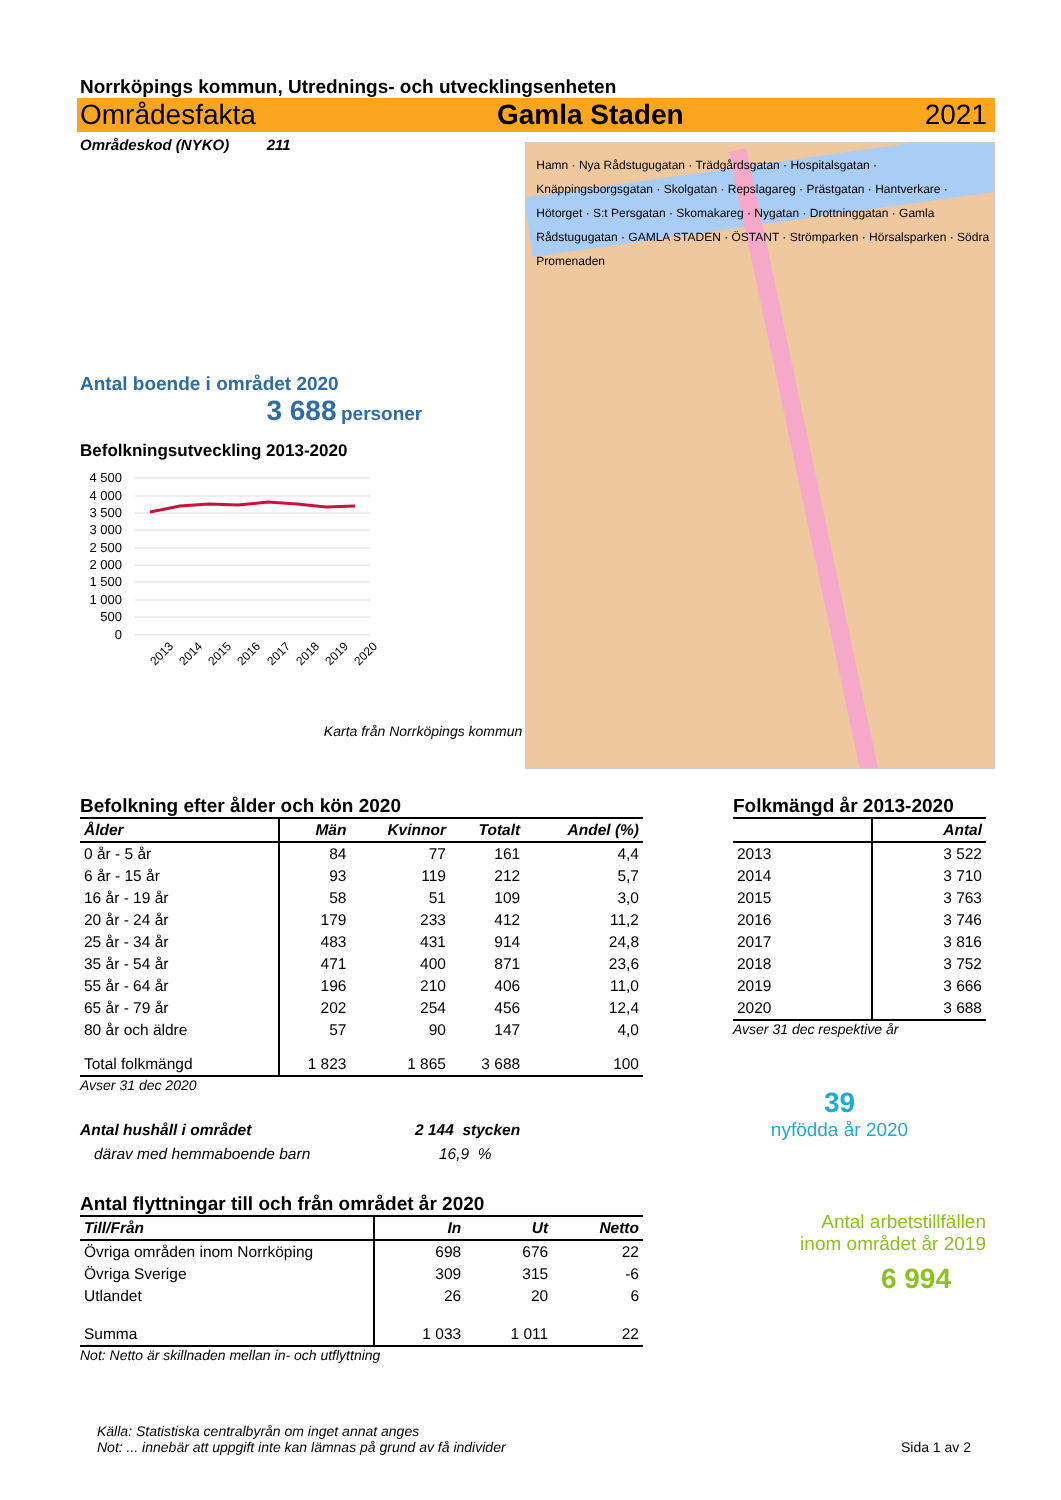Norrköpings kommun, Utrednings- och utvecklingsenheten
Områdesfakta Gamla Staden 2021
Områdeskod (NYKO) 211
Antal boende i området 2020
3 688 personer
Befolkningsutveckling 2013-2020
4 500
4 000
3 500
3 000
2 500
2 000
1 500
1 000
500
0
2013
2014
2015
2016
2017
2018
2019
2020
Karta från Norrköpings kommun
Hamn · Nya Rådstugugatan · Trädgårdsgatan · Hospitalsgatan · Knäppingsborgsgatan · Skolgatan · Repslagareg · Prästgatan · Hantverkare · Hötorget · S:t Persgatan · Skomakareg · Nygatan · Drottninggatan · Gamla Rådstugugatan · GAMLA STADEN · ÖSTANT · Strömparken · Hörsalsparken · Södra Promenaden
Befolkning efter ålder och kön 2020
| Ålder | Män | Kvinnor | Totalt | Andel (%) |
| --- | --- | --- | --- | --- |
| 0 år - 5 år | 84 | 77 | 161 | 4,4 |
| 6 år - 15 år | 93 | 119 | 212 | 5,7 |
| 16 år - 19 år | 58 | 51 | 109 | 3,0 |
| 20 år - 24 år | 179 | 233 | 412 | 11,2 |
| 25 år - 34 år | 483 | 431 | 914 | 24,8 |
| 35 år - 54 år | 471 | 400 | 871 | 23,6 |
| 55 år - 64 år | 196 | 210 | 406 | 11,0 |
| 65 år - 79 år | 202 | 254 | 456 | 12,4 |
| 80 år och äldre | 57 | 90 | 147 | 4,0 |
| Total folkmängd | 1 823 | 1 865 | 3 688 | 100 |
Avser 31 dec 2020
Antal hushåll i området 2 144 stycken
därav med hemmaboende barn 16,9 %
Antal flyttningar till och från området år 2020
| Till/Från | In | Ut | Netto |
| --- | --- | --- | --- |
| Övriga områden inom Norrköping | 698 | 676 | 22 |
| Övriga Sverige | 309 | 315 | -6 |
| Utlandet | 26 | 20 | 6 |
| Summa | 1 033 | 1 011 | 22 |
Not: Netto är skillnaden mellan in- och utflyttning
Folkmängd år 2013-2020
| | Antal |
| --- | --- |
| 2013 | 3 522 |
| 2014 | 3 710 |
| 2015 | 3 763 |
| 2016 | 3 746 |
| 2017 | 3 816 |
| 2018 | 3 752 |
| 2019 | 3 666 |
| 2020 | 3 688 |
Avser 31 dec respektive år
39
nyfödda år 2020
Antal arbetstillfällen
inom området år 2019
6 994
Källa: Statistiska centralbyrån om inget annat anges
Not: ... innebär att uppgift inte kan lämnas på grund av få individer
Sida 1 av 2